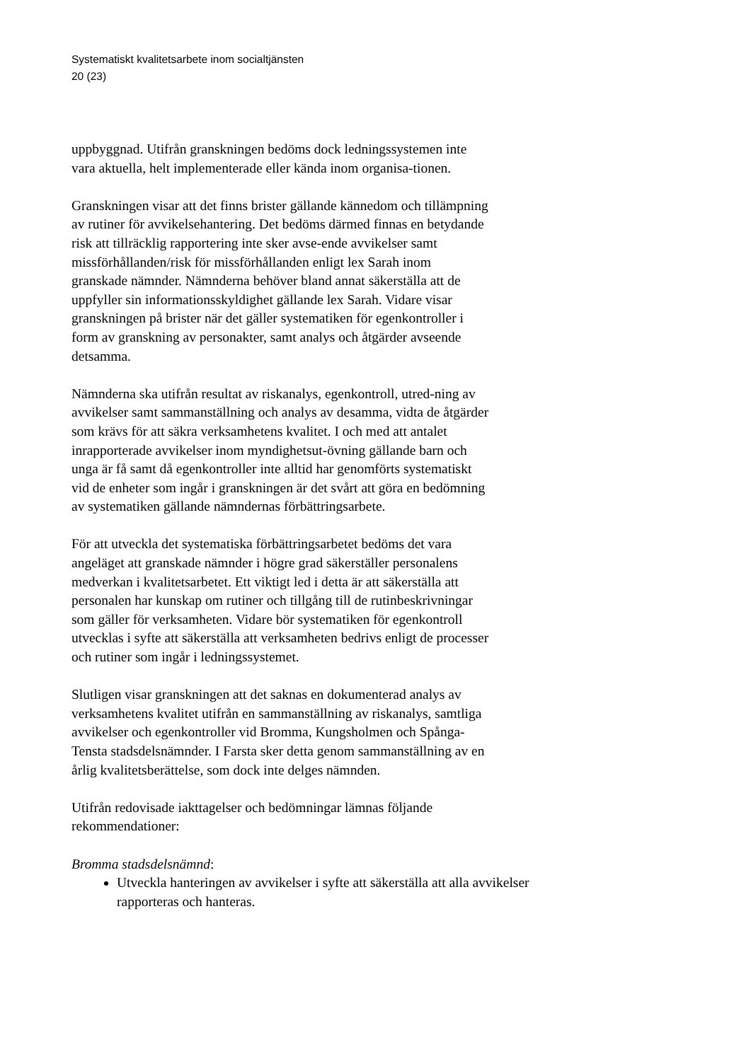Systematiskt kvalitetsarbete inom socialtjänsten
20 (23)
uppbyggnad. Utifrån granskningen bedöms dock ledningssystemen inte vara aktuella, helt implementerade eller kända inom organisa-tionen.
Granskningen visar att det finns brister gällande kännedom och tillämpning av rutiner för avvikelsehantering. Det bedöms därmed finnas en betydande risk att tillräcklig rapportering inte sker avse-ende avvikelser samt missförhållanden/risk för missförhållanden enligt lex Sarah inom granskade nämnder. Nämnderna behöver bland annat säkerställa att de uppfyller sin informationsskyldighet gällande lex Sarah. Vidare visar granskningen på brister när det gäller systematiken för egenkontroller i form av granskning av personakter, samt analys och åtgärder avseende detsamma.
Nämnderna ska utifrån resultat av riskanalys, egenkontroll, utred-ning av avvikelser samt sammanställning och analys av desamma, vidta de åtgärder som krävs för att säkra verksamhetens kvalitet. I och med att antalet inrapporterade avvikelser inom myndighetsut-övning gällande barn och unga är få samt då egenkontroller inte alltid har genomförts systematiskt vid de enheter som ingår i granskningen är det svårt att göra en bedömning av systematiken gällande nämndernas förbättringsarbete.
För att utveckla det systematiska förbättringsarbetet bedöms det vara angeläget att granskade nämnder i högre grad säkerställer personalens medverkan i kvalitetsarbetet. Ett viktigt led i detta är att säkerställa att personalen har kunskap om rutiner och tillgång till de rutinbeskrivningar som gäller för verksamheten. Vidare bör systematiken för egenkontroll utvecklas i syfte att säkerställa att verksamheten bedrivs enligt de processer och rutiner som ingår i ledningssystemet.
Slutligen visar granskningen att det saknas en dokumenterad analys av verksamhetens kvalitet utifrån en sammanställning av riskanalys, samtliga avvikelser och egenkontroller vid Bromma, Kungsholmen och Spånga-Tensta stadsdelsnämnder. I Farsta sker detta genom sammanställning av en årlig kvalitetsberättelse, som dock inte delges nämnden.
Utifrån redovisade iakttagelser och bedömningar lämnas följande rekommendationer:
Bromma stadsdelsnämnd:
Utveckla hanteringen av avvikelser i syfte att säkerställa att alla avvikelser rapporteras och hanteras.